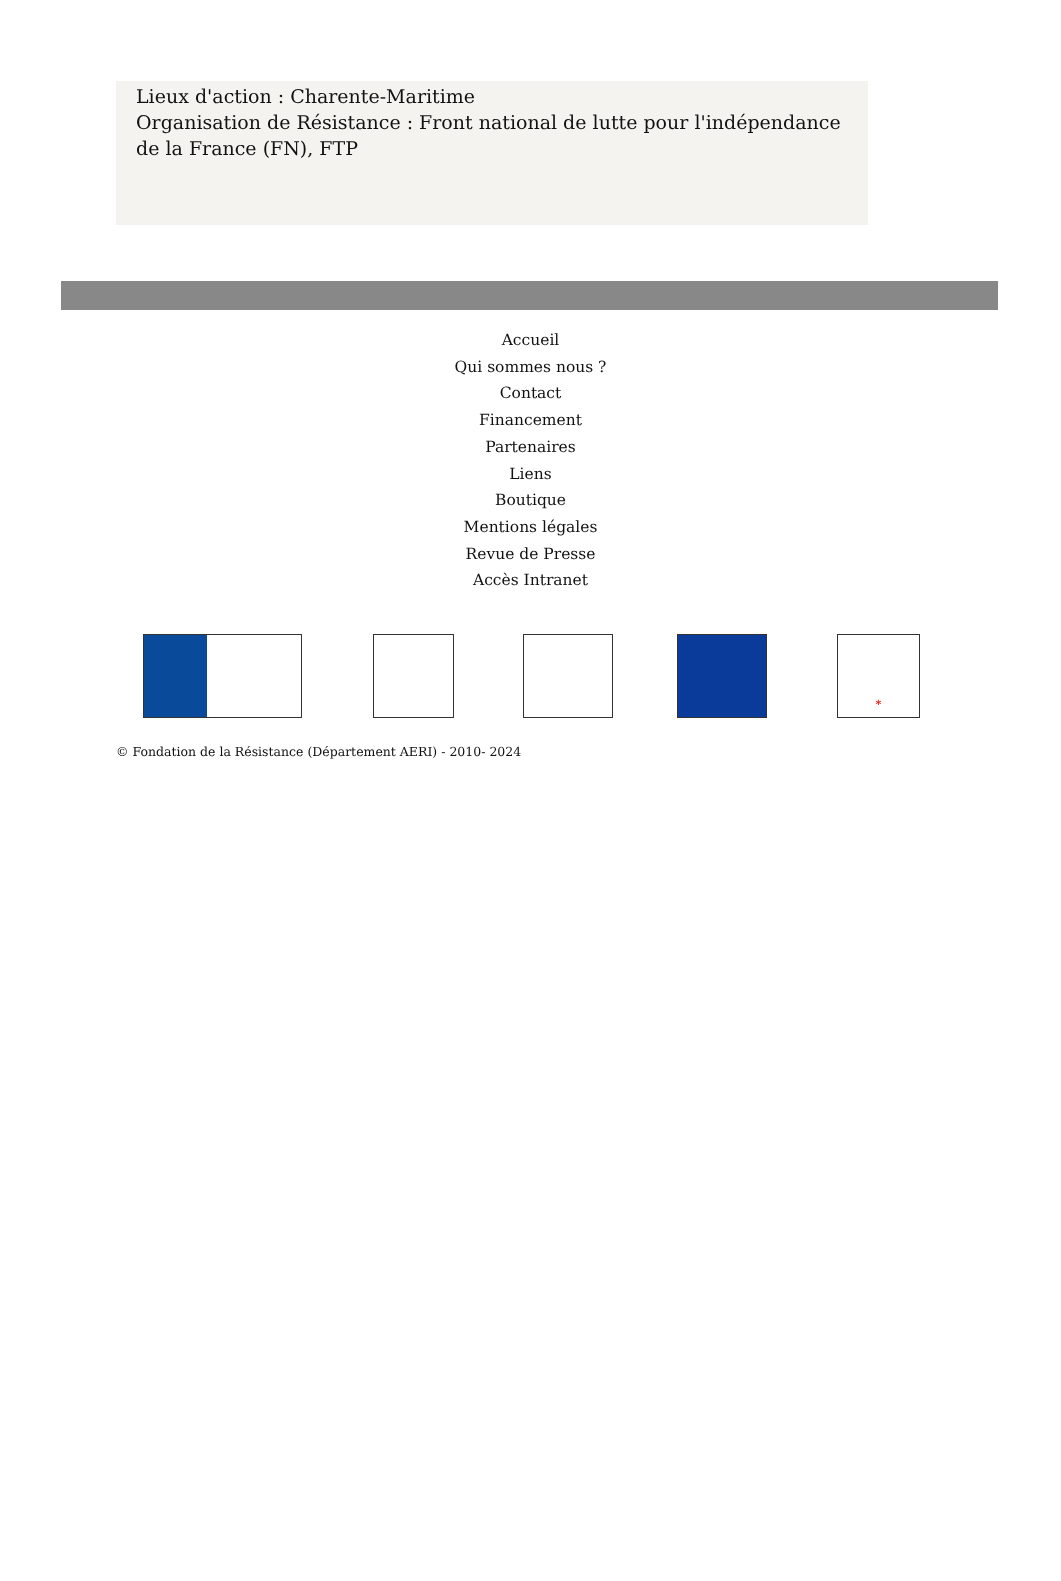Lieux d'action : Charente-Maritime
Organisation de Résistance : Front national de lutte pour l'indépendance de la France (FN), FTP
Accueil
Qui sommes nous ?
Contact
Financement
Partenaires
Liens
Boutique
Mentions légales
Revue de Presse
Accès Intranet
*
© Fondation de la Résistance (Département AERI) - 2010- 2024